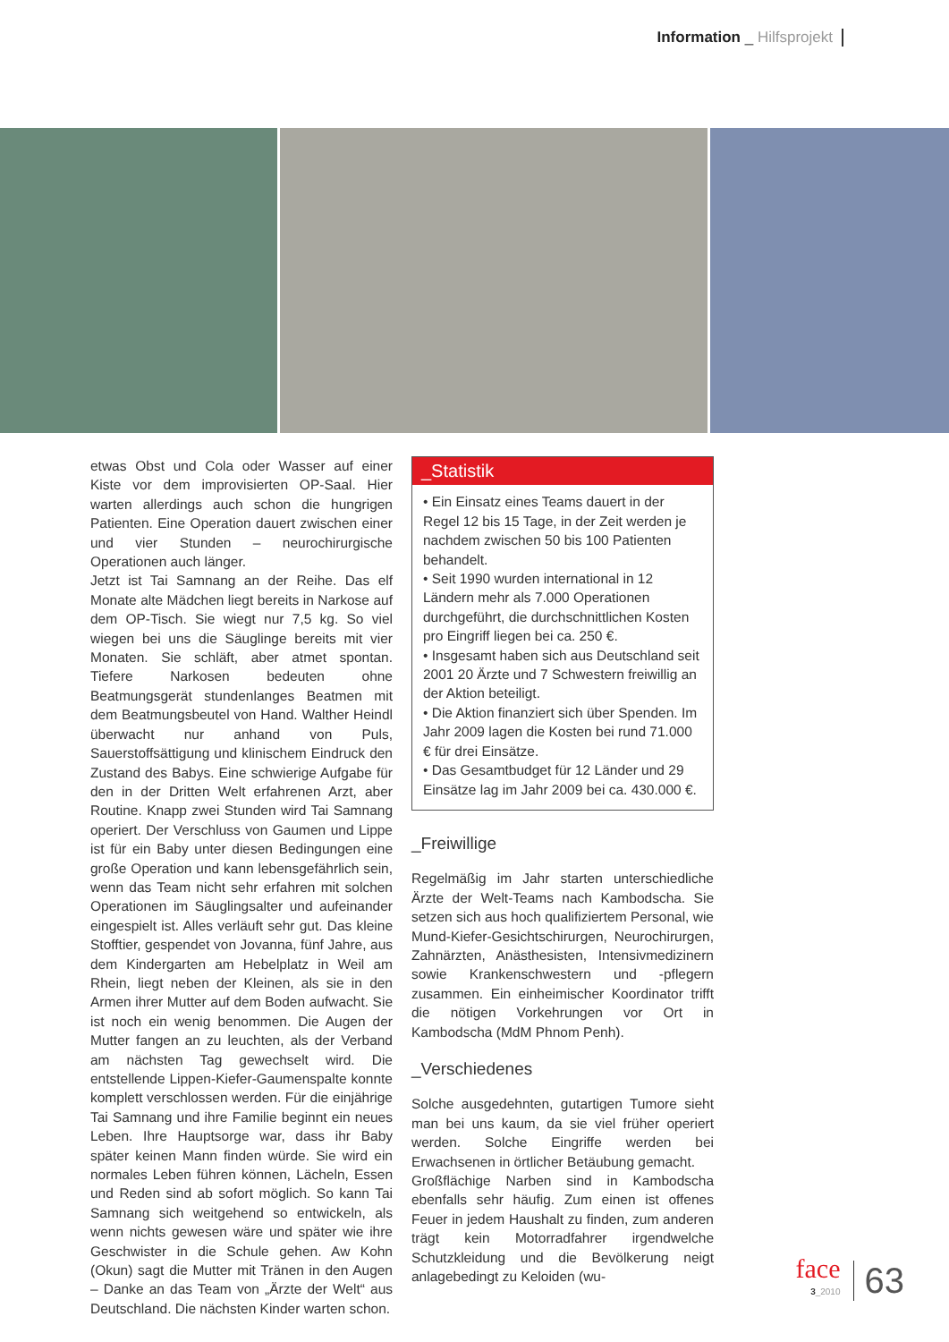Information _ Hilfsprojekt
etwas Obst und Cola oder Wasser auf einer Kiste vor dem improvisierten OP-Saal. Hier warten allerdings auch schon die hungrigen Patienten. Eine Operation dauert zwischen einer und vier Stunden – neurochirurgische Operationen auch länger.
Jetzt ist Tai Samnang an der Reihe. Das elf Monate alte Mädchen liegt bereits in Narkose auf dem OP-Tisch. Sie wiegt nur 7,5 kg. So viel wiegen bei uns die Säuglinge bereits mit vier Monaten. Sie schläft, aber atmet spontan. Tiefere Narkosen bedeuten ohne Beatmungsgerät stundenlanges Beatmen mit dem Beatmungsbeutel von Hand. Walther Heindl überwacht nur anhand von Puls, Sauerstoffsättigung und klinischem Eindruck den Zustand des Babys. Eine schwierige Aufgabe für den in der Dritten Welt erfahrenen Arzt, aber Routine. Knapp zwei Stunden wird Tai Samnang operiert. Der Verschluss von Gaumen und Lippe ist für ein Baby unter diesen Bedingungen eine große Operation und kann lebensgefährlich sein, wenn das Team nicht sehr erfahren mit solchen Operationen im Säuglingsalter und aufeinander eingespielt ist. Alles verläuft sehr gut. Das kleine Stofftier, gespendet von Jovanna, fünf Jahre, aus dem Kindergarten am Hebelplatz in Weil am Rhein, liegt neben der Kleinen, als sie in den Armen ihrer Mutter auf dem Boden aufwacht. Sie ist noch ein wenig benommen. Die Augen der Mutter fangen an zu leuchten, als der Verband am nächsten Tag gewechselt wird. Die entstellende Lippen-Kiefer-Gaumenspalte konnte komplett verschlossen werden. Für die einjährige Tai Samnang und ihre Familie beginnt ein neues Leben. Ihre Hauptsorge war, dass ihr Baby später keinen Mann finden würde. Sie wird ein normales Leben führen können, Lächeln, Essen und Reden sind ab sofort möglich. So kann Tai Samnang sich weitgehend so entwickeln, als wenn nichts gewesen wäre und später wie ihre Geschwister in die Schule gehen. Aw Kohn (Okun) sagt die Mutter mit Tränen in den Augen – Danke an das Team von „Ärzte der Welt“ aus Deutschland. Die nächsten Kinder warten schon.
_Statistik
• Ein Einsatz eines Teams dauert in der Regel 12 bis 15 Tage, in der Zeit werden je nachdem zwischen 50 bis 100 Patienten behandelt.
• Seit 1990 wurden international in 12 Ländern mehr als 7.000 Operationen durchgeführt, die durchschnittlichen Kosten pro Eingriff liegen bei ca. 250 €.
• Insgesamt haben sich aus Deutschland seit 2001 20 Ärzte und 7 Schwestern freiwillig an der Aktion beteiligt.
• Die Aktion finanziert sich über Spenden. Im Jahr 2009 lagen die Kosten bei rund 71.000 € für drei Einsätze.
• Das Gesamtbudget für 12 Länder und 29 Einsätze lag im Jahr 2009 bei ca. 430.000 €.
_Freiwillige
Regelmäßig im Jahr starten unterschiedliche Ärzte der Welt-Teams nach Kambodscha. Sie setzen sich aus hoch qualifiziertem Personal, wie Mund-Kiefer-Gesichtschirurgen, Neurochirurgen, Zahnärzten, Anästhesisten, Intensivmedizinern sowie Krankenschwestern und -pflegern zusammen. Ein einheimischer Koordinator trifft die nötigen Vorkehrungen vor Ort in Kambodscha (MdM Phnom Penh).
_Verschiedenes
Solche ausgedehnten, gutartigen Tumore sieht man bei uns kaum, da sie viel früher operiert werden. Solche Eingriffe werden bei Erwachsenen in örtlicher Betäubung gemacht.
Großflächige Narben sind in Kambodscha ebenfalls sehr häufig. Zum einen ist offenes Feuer in jedem Haushalt zu finden, zum anderen trägt kein Motorradfahrer irgendwelche Schutzkleidung und die Bevölkerung neigt anlagebedingt zu Keloiden (wu-
face
3_2010
63